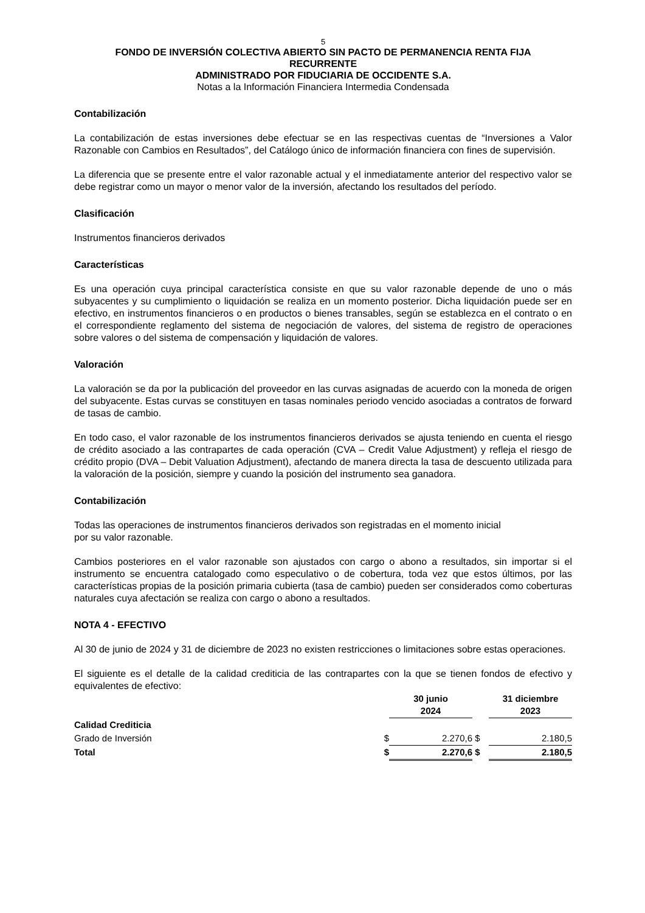5
FONDO DE INVERSIÓN COLECTIVA ABIERTO SIN PACTO DE PERMANENCIA RENTA FIJA
RECURRENTE
ADMINISTRADO POR FIDUCIARIA DE OCCIDENTE S.A.
Notas a la Información Financiera Intermedia Condensada
Contabilización
La contabilización de estas inversiones debe efectuar se en las respectivas cuentas de “Inversiones a Valor Razonable con Cambios en Resultados”, del Catálogo único de información financiera con fines de supervisión.
La diferencia que se presente entre el valor razonable actual y el inmediatamente anterior del respectivo valor se debe registrar como un mayor o menor valor de la inversión, afectando los resultados del período.
Clasificación
Instrumentos financieros derivados
Características
Es una operación cuya principal característica consiste en que su valor razonable depende de uno o más subyacentes y su cumplimiento o liquidación se realiza en un momento posterior. Dicha liquidación puede ser en efectivo, en instrumentos financieros o en productos o bienes transables, según se establezca en el contrato o en el correspondiente reglamento del sistema de negociación de valores, del sistema de registro de operaciones sobre valores o del sistema de compensación y liquidación de valores.
Valoración
La valoración se da por la publicación del proveedor en las curvas asignadas de acuerdo con la moneda de origen del subyacente. Estas curvas se constituyen en tasas nominales periodo vencido asociadas a contratos de forward de tasas de cambio.
En todo caso, el valor razonable de los instrumentos financieros derivados se ajusta teniendo en cuenta el riesgo de crédito asociado a las contrapartes de cada operación (CVA – Credit Value Adjustment) y refleja el riesgo de crédito propio (DVA – Debit Valuation Adjustment), afectando de manera directa la tasa de descuento utilizada para la valoración de la posición, siempre y cuando la posición del instrumento sea ganadora.
Contabilización
Todas las operaciones de instrumentos financieros derivados son registradas en el momento inicial
por su valor razonable.
Cambios posteriores en el valor razonable son ajustados con cargo o abono a resultados, sin importar si el instrumento se encuentra catalogado como especulativo o de cobertura, toda vez que estos últimos, por las características propias de la posición primaria cubierta (tasa de cambio) pueden ser considerados como coberturas naturales cuya afectación se realiza con cargo o abono a resultados.
NOTA 4 - EFECTIVO
Al 30 de junio de 2024 y 31 de diciembre de 2023 no existen restricciones o limitaciones sobre estas operaciones.
El siguiente es el detalle de la calidad crediticia de las contrapartes con la que se tienen fondos de efectivo y equivalentes de efectivo:
| | | 30 junio 2024 | | 31 diciembre 2023 |
| --- | --- | --- | --- | --- |
| Calidad Crediticia | | | | |
| Grado de Inversión | $ | 2.270,6 | $ | 2.180,5 |
| Total | $ | 2.270,6 | $ | 2.180,5 |